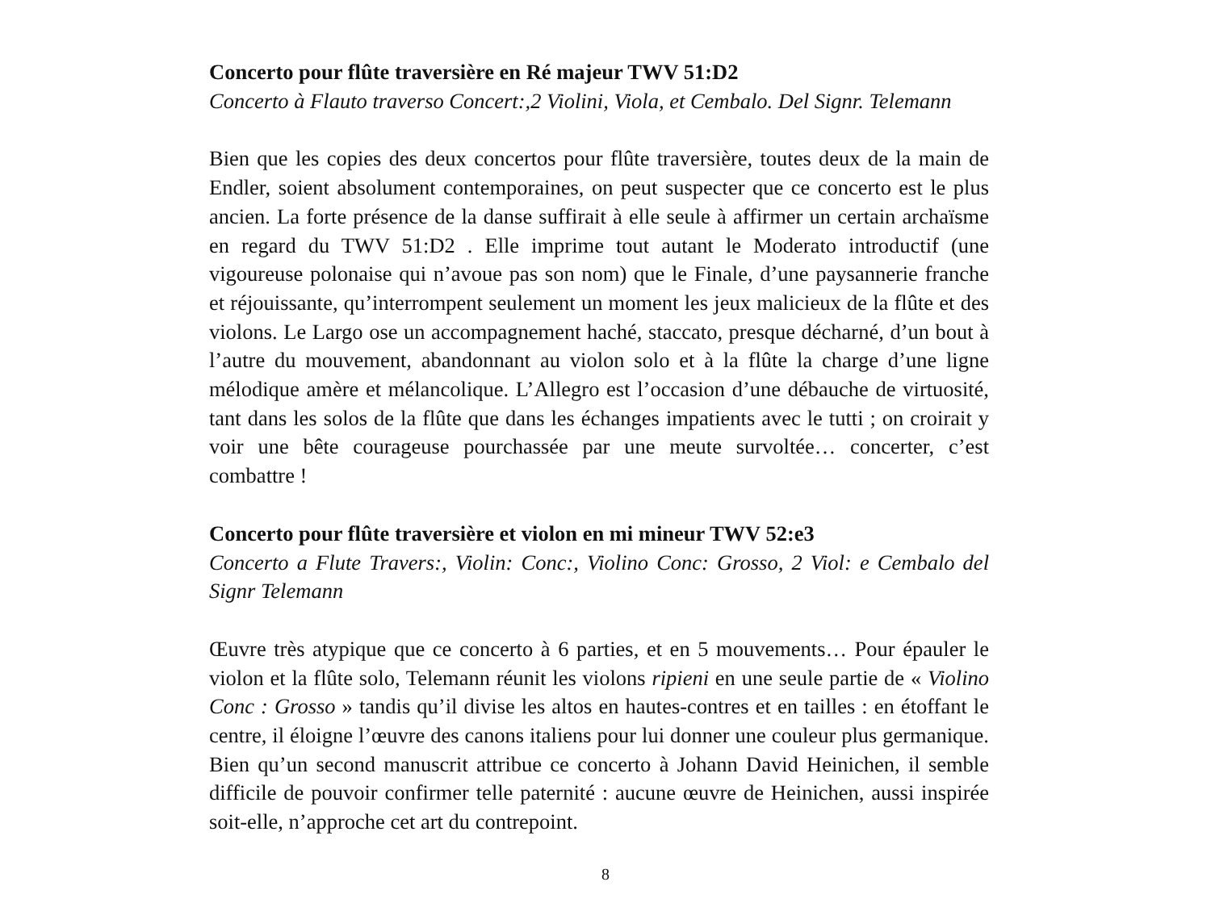Concerto pour flûte traversière en Ré majeur TWV 51:D2
Concerto à Flauto traverso Concert:,2 Violini, Viola, et Cembalo. Del Signr. Telemann
Bien que les copies des deux concertos pour flûte traversière, toutes deux de la main de Endler, soient absolument contemporaines, on peut suspecter que ce concerto est le plus ancien. La forte présence de la danse suffirait à elle seule à affirmer un certain archaïsme en regard du TWV 51:D2 . Elle imprime tout autant le Moderato introductif (une vigoureuse polonaise qui n’avoue pas son nom) que le Finale, d’une paysannerie franche et réjouissante, qu’interrompent seulement un moment les jeux malicieux de la flûte et des violons. Le Largo ose un accompagnement haché, staccato, presque décharné, d’un bout à l’autre du mouvement, abandonnant au violon solo et à la flûte la charge d’une ligne mélodique amère et mélancolique. L’Allegro est l’occasion d’une débauche de virtuosité, tant dans les solos de la flûte que dans les échanges impatients avec le tutti ; on croirait y voir une bête courageuse pourchassée par une meute survoltée… concerter, c’est combattre !
Concerto pour flûte traversière et violon en mi mineur TWV 52:e3
Concerto a Flute Travers:, Violin: Conc:, Violino Conc: Grosso, 2 Viol: e Cembalo del Signr Telemann
Œuvre très atypique que ce concerto à 6 parties, et en 5 mouvements… Pour épauler le violon et la flûte solo, Telemann réunit les violons ripieni en une seule partie de « Violino Conc : Grosso » tandis qu’il divise les altos en hautes-contres et en tailles : en étoffant le centre, il éloigne l’œuvre des canons italiens pour lui donner une couleur plus germanique. Bien qu’un second manuscrit attribue ce concerto à Johann David Heinichen, il semble difficile de pouvoir confirmer telle paternité : aucune œuvre de Heinichen, aussi inspirée soit-elle, n’approche cet art du contrepoint.
8